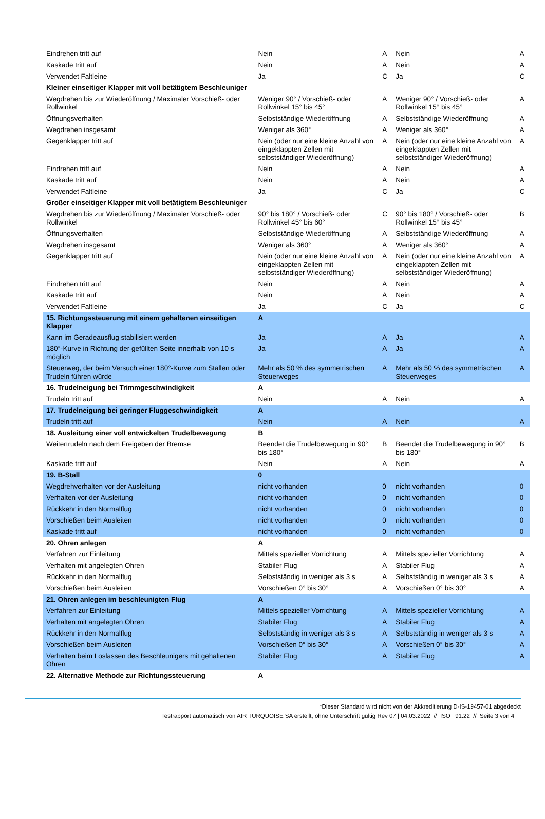| Eindrehen tritt auf | Nein | A | Nein | A |
| Kaskade tritt auf | Nein | A | Nein | A |
| Verwendet Faltleine | Ja | C | Ja | C |
| Kleiner einseitiger Klapper mit voll betätigtem Beschleuniger | | | | |
| Wegdrehen bis zur Wiederöffnung / Maximaler Vorschieß- oder Rollwinkel | Weniger 90° / Vorschieß- oder Rollwinkel 15° bis 45° | A | Weniger 90° / Vorschieß- oder Rollwinkel 15° bis 45° | A |
| Öffnungsverhalten | Selbstständige Wiederöffnung | A | Selbstständige Wiederöffnung | A |
| Wegdrehen insgesamt | Weniger als 360° | A | Weniger als 360° | A |
| Gegenklapper tritt auf | Nein (oder nur eine kleine Anzahl von eingeklappten Zellen mit selbstständiger Wiederöffnung) | A | Nein (oder nur eine kleine Anzahl von eingeklappten Zellen mit selbstständiger Wiederöffnung) | A |
| Eindrehen tritt auf | Nein | A | Nein | A |
| Kaskade tritt auf | Nein | A | Nein | A |
| Verwendet Faltleine | Ja | C | Ja | C |
| Großer einseitiger Klapper mit voll betätigtem Beschleuniger | | | | |
| Wegdrehen bis zur Wiederöffnung / Maximaler Vorschieß- oder Rollwinkel | 90° bis 180° / Vorschieß- oder Rollwinkel 45° bis 60° | C | 90° bis 180° / Vorschieß- oder Rollwinkel 15° bis 45° | B |
| Öffnungsverhalten | Selbstständige Wiederöffnung | A | Selbstständige Wiederöffnung | A |
| Wegdrehen insgesamt | Weniger als 360° | A | Weniger als 360° | A |
| Gegenklapper tritt auf | Nein (oder nur eine kleine Anzahl von eingeklappten Zellen mit selbstständiger Wiederöffnung) | A | Nein (oder nur eine kleine Anzahl von eingeklappten Zellen mit selbstständiger Wiederöffnung) | A |
| Eindrehen tritt auf | Nein | A | Nein | A |
| Kaskade tritt auf | Nein | A | Nein | A |
| Verwendet Faltleine | Ja | C | Ja | C |
| 15. Richtungssteuerung mit einem gehaltenen einseitigen Klapper | A | | | |
| Kann im Geradeausflug stabilisiert werden | Ja | A | Ja | A |
| 180°-Kurve in Richtung der gefüllten Seite innerhalb von 10 s möglich | Ja | A | Ja | A |
| Steuerweg, der beim Versuch einer 180°-Kurve zum Stallen oder Trudeln führen würde | Mehr als 50 % des symmetrischen Steuerweges | A | Mehr als 50 % des symmetrischen Steuerweges | A |
| 16. Trudelneigung bei Trimmgeschwindigkeit | A | | | |
| Trudeln tritt auf | Nein | A | Nein | A |
| 17. Trudelneigung bei geringer Fluggeschwindigkeit | A | | | |
| Trudeln tritt auf | Nein | A | Nein | A |
| 18. Ausleitung einer voll entwickelten Trudelbewegung | B | | | |
| Weitertrudeln nach dem Freigeben der Bremse | Beendet die Trudelbewegung in 90° bis 180° | B | Beendet die Trudelbewegung in 90° bis 180° | B |
| Kaskade tritt auf | Nein | A | Nein | A |
| 19. B-Stall | 0 | | | |
| Wegdrehverhalten vor der Ausleitung | nicht vorhanden | 0 | nicht vorhanden | 0 |
| Verhalten vor der Ausleitung | nicht vorhanden | 0 | nicht vorhanden | 0 |
| Rückkehr in den Normalflug | nicht vorhanden | 0 | nicht vorhanden | 0 |
| Vorschießen beim Ausleiten | nicht vorhanden | 0 | nicht vorhanden | 0 |
| Kaskade tritt auf | nicht vorhanden | 0 | nicht vorhanden | 0 |
| 20. Ohren anlegen | A | | | |
| Verfahren zur Einleitung | Mittels spezieller Vorrichtung | A | Mittels spezieller Vorrichtung | A |
| Verhalten mit angelegten Ohren | Stabiler Flug | A | Stabiler Flug | A |
| Rückkehr in den Normalflug | Selbstständig in weniger als 3 s | A | Selbstständig in weniger als 3 s | A |
| Vorschießen beim Ausleiten | Vorschießen 0° bis 30° | A | Vorschießen 0° bis 30° | A |
| 21. Ohren anlegen im beschleunigten Flug | A | | | |
| Verfahren zur Einleitung | Mittels spezieller Vorrichtung | A | Mittels spezieller Vorrichtung | A |
| Verhalten mit angelegten Ohren | Stabiler Flug | A | Stabiler Flug | A |
| Rückkehr in den Normalflug | Selbstständig in weniger als 3 s | A | Selbstständig in weniger als 3 s | A |
| Vorschießen beim Ausleiten | Vorschießen 0° bis 30° | A | Vorschießen 0° bis 30° | A |
| Verhalten beim Loslassen des Beschleunigers mit gehaltenen Ohren | Stabiler Flug | A | Stabiler Flug | A |
| 22. Alternative Methode zur Richtungssteuerung | A | | | |
*Dieser Standard wird nicht von der Akkreditierung D-IS-19457-01 abgedeckt
Testrapport automatisch von AIR TURQUOISE SA erstellt, ohne Unterschrift gültig Rev 07 | 04.03.2022 // ISO | 91.22 // Seite 3 von 4